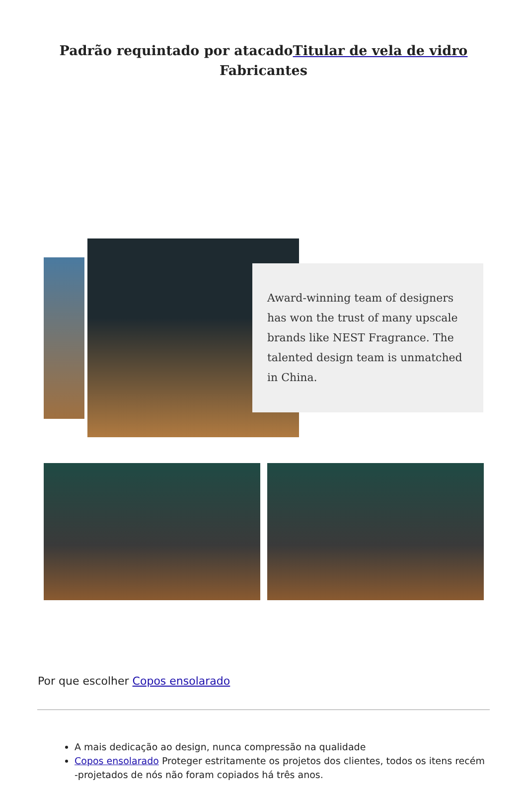Padrão requintado por atacadoTitular de vela de vidro Fabricantes
Award-winning team of designers has won the trust of many upscale brands like NEST Fragrance. The talented design team is unmatched in China.
Por que escolher Copos ensolarado
A mais dedicação ao design, nunca compressão na qualidade
Copos ensolarado Proteger estritamente os projetos dos clientes, todos os itens recém -projetados de nós não foram copiados há três anos.